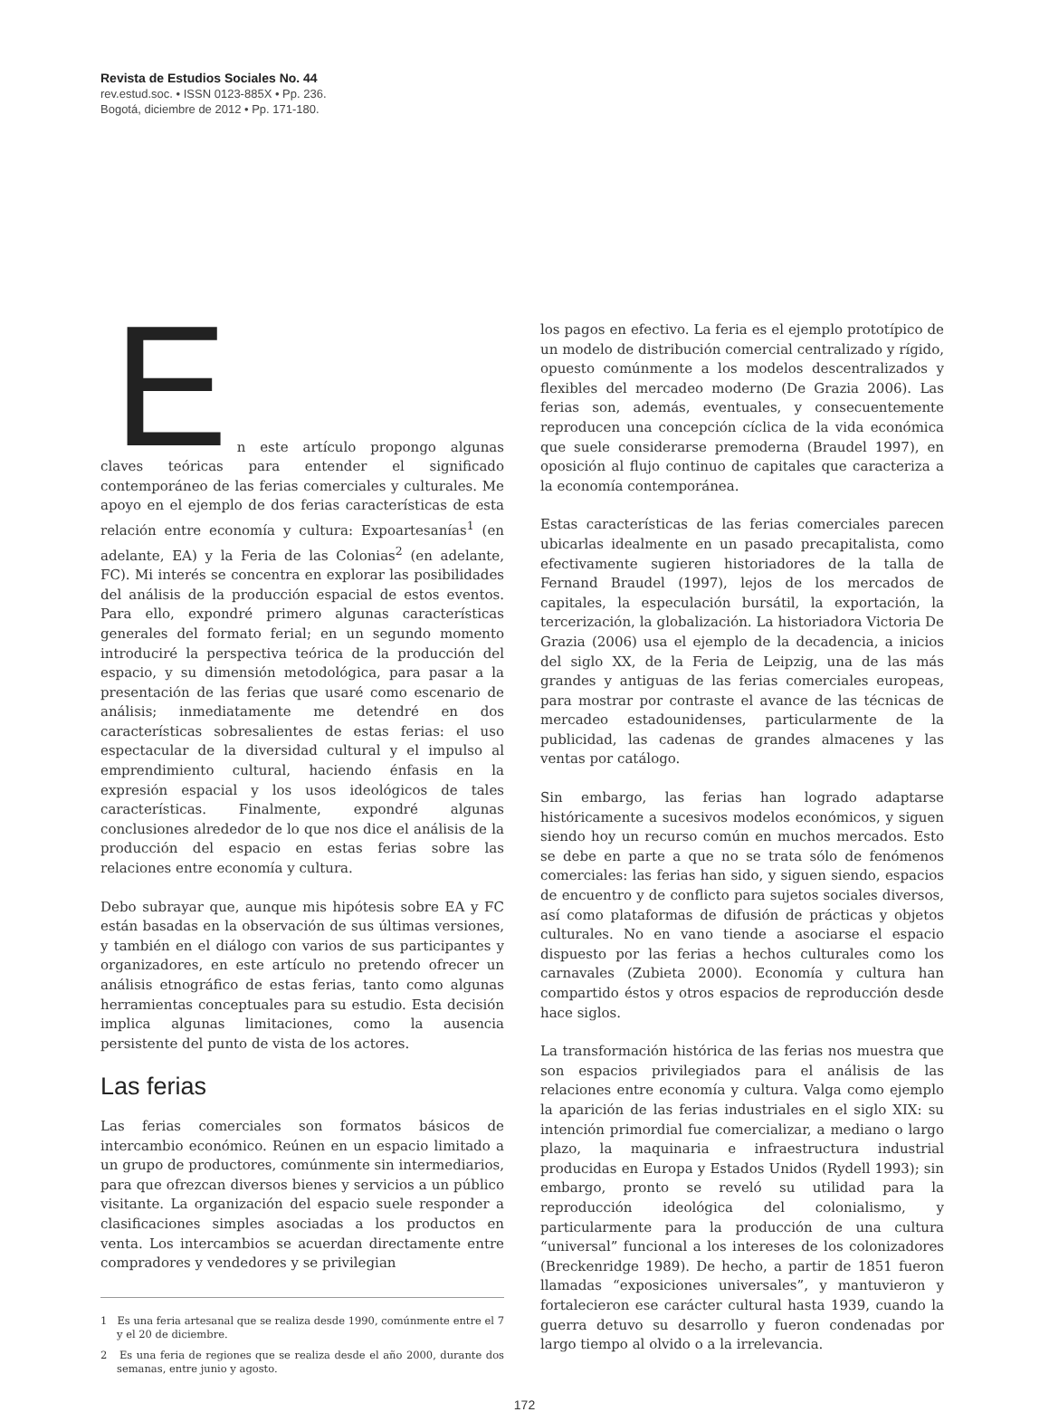Revista de Estudios Sociales No. 44
rev.estud.soc. • ISSN 0123-885X • Pp. 236.
Bogotá, diciembre de 2012 • Pp. 171-180.
E
n este artículo propongo algunas claves teóricas para entender el significado contemporáneo de las ferias comerciales y culturales. Me apoyo en el ejemplo de dos ferias características de esta relación entre economía y cultura: Expoartesanías<sup>1</sup> (en adelante, EA) y la Feria de las Colonias<sup>2</sup> (en adelante, FC). Mi interés se concentra en explorar las posibilidades del análisis de la producción espacial de estos eventos. Para ello, expondré primero algunas características generales del formato ferial; en un segundo momento introduciré la perspectiva teórica de la producción del espacio, y su dimensión metodológica, para pasar a la presentación de las ferias que usaré como escenario de análisis; inmediatamente me detendré en dos características sobresalientes de estas ferias: el uso espectacular de la diversidad cultural y el impulso al emprendimiento cultural, haciendo énfasis en la expresión espacial y los usos ideológicos de tales características. Finalmente, expondré algunas conclusiones alrededor de lo que nos dice el análisis de la producción del espacio en estas ferias sobre las relaciones entre economía y cultura.
Debo subrayar que, aunque mis hipótesis sobre EA y FC están basadas en la observación de sus últimas versiones, y también en el diálogo con varios de sus participantes y organizadores, en este artículo no pretendo ofrecer un análisis etnográfico de estas ferias, tanto como algunas herramientas conceptuales para su estudio. Esta decisión implica algunas limitaciones, como la ausencia persistente del punto de vista de los actores.
Las ferias
Las ferias comerciales son formatos básicos de intercambio económico. Reúnen en un espacio limitado a un grupo de productores, comúnmente sin intermediarios, para que ofrezcan diversos bienes y servicios a un público visitante. La organización del espacio suele responder a clasificaciones simples asociadas a los productos en venta. Los intercambios se acuerdan directamente entre compradores y vendedores y se privilegian
1 Es una feria artesanal que se realiza desde 1990, comúnmente entre el 7 y el 20 de diciembre.
2 Es una feria de regiones que se realiza desde el año 2000, durante dos semanas, entre junio y agosto.
los pagos en efectivo. La feria es el ejemplo prototípico de un modelo de distribución comercial centralizado y rígido, opuesto comúnmente a los modelos descentralizados y flexibles del mercadeo moderno (De Grazia 2006). Las ferias son, además, eventuales, y consecuentemente reproducen una concepción cíclica de la vida económica que suele considerarse premoderna (Braudel 1997), en oposición al flujo continuo de capitales que caracteriza a la economía contemporánea.
Estas características de las ferias comerciales parecen ubicarlas idealmente en un pasado precapitalista, como efectivamente sugieren historiadores de la talla de Fernand Braudel (1997), lejos de los mercados de capitales, la especulación bursátil, la exportación, la tercerización, la globalización. La historiadora Victoria De Grazia (2006) usa el ejemplo de la decadencia, a inicios del siglo XX, de la Feria de Leipzig, una de las más grandes y antiguas de las ferias comerciales europeas, para mostrar por contraste el avance de las técnicas de mercadeo estadounidenses, particularmente de la publicidad, las cadenas de grandes almacenes y las ventas por catálogo.
Sin embargo, las ferias han logrado adaptarse históricamente a sucesivos modelos económicos, y siguen siendo hoy un recurso común en muchos mercados. Esto se debe en parte a que no se trata sólo de fenómenos comerciales: las ferias han sido, y siguen siendo, espacios de encuentro y de conflicto para sujetos sociales diversos, así como plataformas de difusión de prácticas y objetos culturales. No en vano tiende a asociarse el espacio dispuesto por las ferias a hechos culturales como los carnavales (Zubieta 2000). Economía y cultura han compartido éstos y otros espacios de reproducción desde hace siglos.
La transformación histórica de las ferias nos muestra que son espacios privilegiados para el análisis de las relaciones entre economía y cultura. Valga como ejemplo la aparición de las ferias industriales en el siglo XIX: su intención primordial fue comercializar, a mediano o largo plazo, la maquinaria e infraestructura industrial producidas en Europa y Estados Unidos (Rydell 1993); sin embargo, pronto se reveló su utilidad para la reproducción ideológica del colonialismo, y particularmente para la producción de una cultura “universal” funcional a los intereses de los colonizadores (Breckenridge 1989). De hecho, a partir de 1851 fueron llamadas “exposiciones universales”, y mantuvieron y fortalecieron ese carácter cultural hasta 1939, cuando la guerra detuvo su desarrollo y fueron condenadas por largo tiempo al olvido o a la irrelevancia.
172